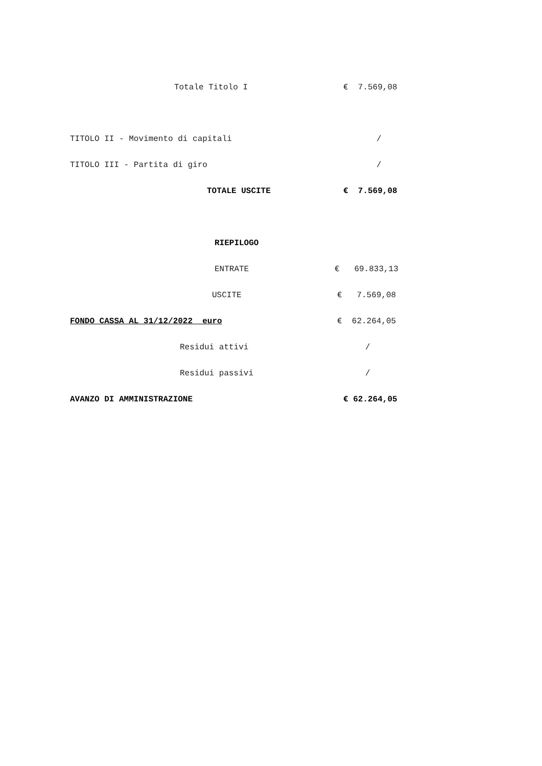Totale Titolo I € 7.569,08
TITOLO II - Movimento di capitali /
TITOLO III - Partita di giro /
TOTALE USCITE € 7.569,08
RIEPILOGO
ENTRATE € 69.833,13
USCITE € 7.569,08
FONDO CASSA AL 31/12/2022 euro € 62.264,05
Residui attivi /
Residui passivi /
AVANZO DI AMMINISTRAZIONE € 62.264,05